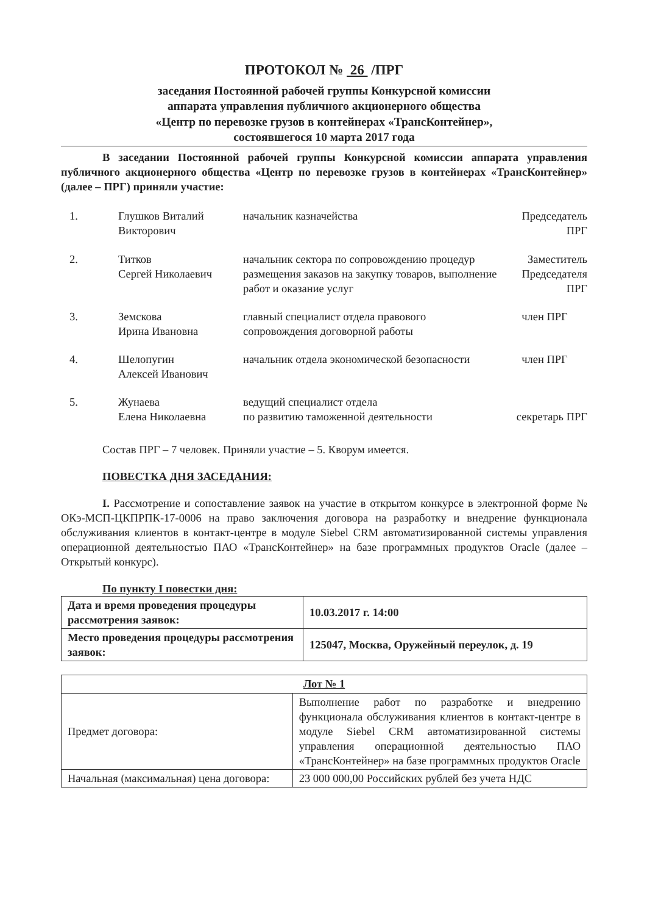ПРОТОКОЛ № 26 /ПРГ
заседания Постоянной рабочей группы Конкурсной комиссии
аппарата управления публичного акционерного общества
«Центр по перевозке грузов в контейнерах «ТрансКонтейнер»,
состоявшегося 10 марта 2017 года
В заседании Постоянной рабочей группы Конкурсной комиссии аппарата управления публичного акционерного общества «Центр по перевозке грузов в контейнерах «ТрансКонтейнер» (далее – ПРГ) приняли участие:
| 1. | Глушков Виталий Викторович | начальник казначейства | Председатель ПРГ |
| 2. | Титков Сергей Николаевич | начальник сектора по сопровождению процедур размещения заказов на закупку товаров, выполнение работ и оказание услуг | Заместитель Председателя ПРГ |
| 3. | Земскова Ирина Ивановна | главный специалист отдела правового сопровождения договорной работы | член ПРГ |
| 4. | Шелопугин Алексей Иванович | начальник отдела экономической безопасности | член ПРГ |
| 5. | Жунаева Елена Николаевна | ведущий специалист отдела по развитию таможенной деятельности | секретарь ПРГ |
Состав ПРГ – 7 человек. Приняли участие – 5. Кворум имеется.
ПОВЕСТКА ДНЯ ЗАСЕДАНИЯ:
I. Рассмотрение и сопоставление заявок на участие в открытом конкурсе в электронной форме № ОКэ-МСП-ЦКПРПК-17-0006 на право заключения договора на разработку и внедрение функционала обслуживания клиентов в контакт-центре в модуле Siebel CRM автоматизированной системы управления операционной деятельностью ПАО «ТрансКонтейнер» на базе программных продуктов Oracle (далее – Открытый конкурс).
По пункту I повестки дня:
| Дата и время проведения процедуры рассмотрения заявок: | 10.03.2017 г. 14:00 |
| Место проведения процедуры рассмотрения заявок: | 125047, Москва, Оружейный переулок, д. 19 |
| Лот № 1 | |
| --- | --- |
| Предмет договора: | Выполнение работ по разработке и внедрению функционала обслуживания клиентов в контакт-центре в модуле Siebel CRM автоматизированной системы управления операционной деятельностью ПАО «ТрансКонтейнер» на базе программных продуктов Oracle |
| Начальная (максимальная) цена договора: | 23 000 000,00 Российских рублей без учета НДС |